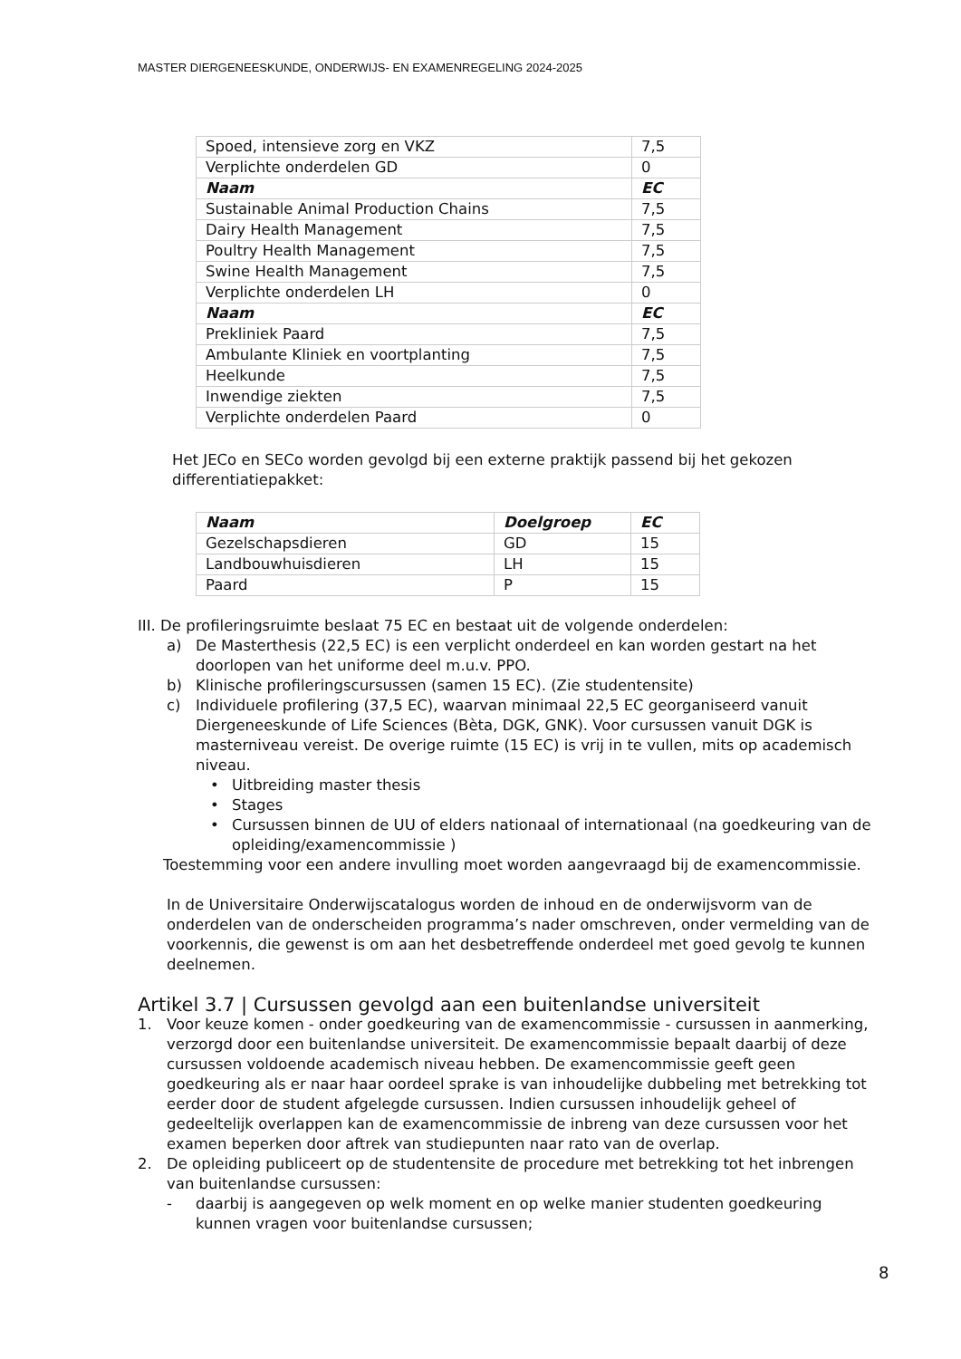MASTER DIERGENEESKUNDE, ONDERWIJS- EN EXAMENREGELING 2024-2025
| Spoed, intensieve zorg en VKZ | 7,5 |
| Verplichte onderdelen GD | 0 |
| Naam | EC |
| Sustainable Animal Production Chains | 7,5 |
| Dairy Health Management | 7,5 |
| Poultry Health Management | 7,5 |
| Swine Health Management | 7,5 |
| Verplichte onderdelen LH | 0 |
| Naam | EC |
| Prekliniek Paard | 7,5 |
| Ambulante Kliniek en voortplanting | 7,5 |
| Heelkunde | 7,5 |
| Inwendige ziekten | 7,5 |
| Verplichte onderdelen Paard | 0 |
Het JECo en SECo worden gevolgd bij een externe praktijk passend bij het gekozen differentiatiepakket:
| Naam | Doelgroep | EC |
| Gezelschapsdieren | GD | 15 |
| Landbouwhuisdieren | LH | 15 |
| Paard | P | 15 |
III. De profileringsruimte beslaat 75 EC en bestaat uit de volgende onderdelen:
a) De Masterthesis (22,5 EC) is een verplicht onderdeel en kan worden gestart na het doorlopen van het uniforme deel m.u.v. PPO.
b) Klinische profileringscursussen (samen 15 EC). (Zie studentensite)
c) Individuele profilering (37,5 EC), waarvan minimaal 22,5 EC georganiseerd vanuit Diergeneeskunde of Life Sciences (Bèta, DGK, GNK). Voor cursussen vanuit DGK is masterniveau vereist. De overige ruimte (15 EC) is vrij in te vullen, mits op academisch niveau.
• Uitbreiding master thesis
• Stages
• Cursussen binnen de UU of elders nationaal of internationaal (na goedkeuring van de opleiding/examencommissie )
Toestemming voor een andere invulling moet worden aangevraagd bij de examencommissie.
In de Universitaire Onderwijscatalogus worden de inhoud en de onderwijsvorm van de onderdelen van de onderscheiden programma’s nader omschreven, onder vermelding van de voorkennis, die gewenst is om aan het desbetreffende onderdeel met goed gevolg te kunnen deelnemen.
Artikel 3.7 | Cursussen gevolgd aan een buitenlandse universiteit
1. Voor keuze komen - onder goedkeuring van de examencommissie - cursussen in aanmerking, verzorgd door een buitenlandse universiteit. De examencommissie bepaalt daarbij of deze cursussen voldoende academisch niveau hebben. De examencommissie geeft geen goedkeuring als er naar haar oordeel sprake is van inhoudelijke dubbeling met betrekking tot eerder door de student afgelegde cursussen. Indien cursussen inhoudelijk geheel of gedeeltelijk overlappen kan de examencommissie de inbreng van deze cursussen voor het examen beperken door aftrek van studiepunten naar rato van de overlap.
2. De opleiding publiceert op de studentensite de procedure met betrekking tot het inbrengen van buitenlandse cursussen:
- daarbij is aangegeven op welk moment en op welke manier studenten goedkeuring kunnen vragen voor buitenlandse cursussen;
8